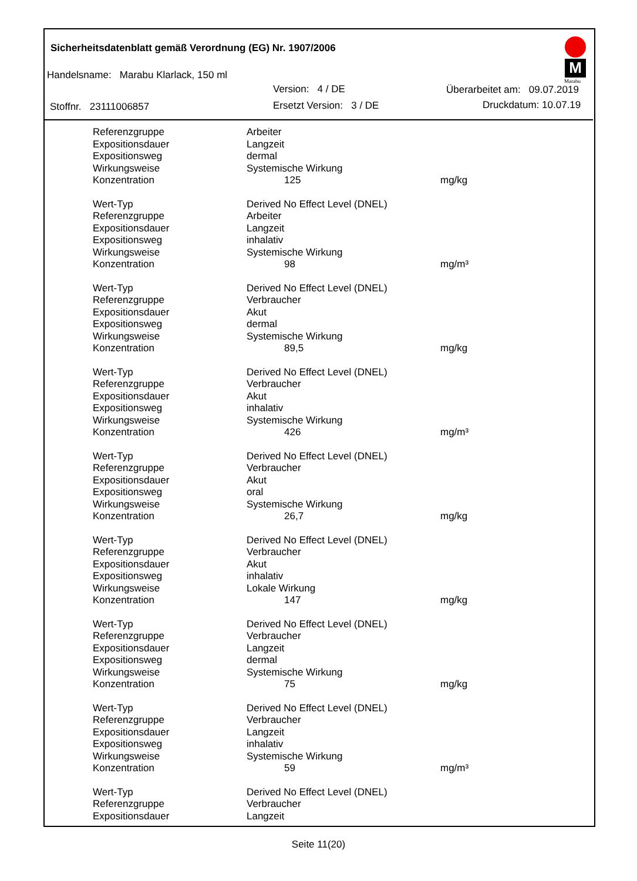Sicherheitsdatenblatt gemäß Verordnung (EG) Nr. 1907/2006
Handelsname: Marabu Klarlack, 150 ml
Version: 4 / DE Überarbeitet am: 09.07.2019
Stoffnr. 23111006857 Ersetzt Version: 3 / DE Druckdatum: 10.07.19
M
Marabu
| Referenzgruppe | Arbeiter | |
| Expositionsdauer | Langzeit | |
| Expositionsweg | dermal | |
| Wirkungsweise | Systemische Wirkung | |
| Konzentration | 125 | mg/kg |
| Wert-Typ | Derived No Effect Level (DNEL) | |
| Referenzgruppe | Arbeiter | |
| Expositionsdauer | Langzeit | |
| Expositionsweg | inhalativ | |
| Wirkungsweise | Systemische Wirkung | |
| Konzentration | 98 | mg/m³ |
| Wert-Typ | Derived No Effect Level (DNEL) | |
| Referenzgruppe | Verbraucher | |
| Expositionsdauer | Akut | |
| Expositionsweg | dermal | |
| Wirkungsweise | Systemische Wirkung | |
| Konzentration | 89,5 | mg/kg |
| Wert-Typ | Derived No Effect Level (DNEL) | |
| Referenzgruppe | Verbraucher | |
| Expositionsdauer | Akut | |
| Expositionsweg | inhalativ | |
| Wirkungsweise | Systemische Wirkung | |
| Konzentration | 426 | mg/m³ |
| Wert-Typ | Derived No Effect Level (DNEL) | |
| Referenzgruppe | Verbraucher | |
| Expositionsdauer | Akut | |
| Expositionsweg | oral | |
| Wirkungsweise | Systemische Wirkung | |
| Konzentration | 26,7 | mg/kg |
| Wert-Typ | Derived No Effect Level (DNEL) | |
| Referenzgruppe | Verbraucher | |
| Expositionsdauer | Akut | |
| Expositionsweg | inhalativ | |
| Wirkungsweise | Lokale Wirkung | |
| Konzentration | 147 | mg/kg |
| Wert-Typ | Derived No Effect Level (DNEL) | |
| Referenzgruppe | Verbraucher | |
| Expositionsdauer | Langzeit | |
| Expositionsweg | dermal | |
| Wirkungsweise | Systemische Wirkung | |
| Konzentration | 75 | mg/kg |
| Wert-Typ | Derived No Effect Level (DNEL) | |
| Referenzgruppe | Verbraucher | |
| Expositionsdauer | Langzeit | |
| Expositionsweg | inhalativ | |
| Wirkungsweise | Systemische Wirkung | |
| Konzentration | 59 | mg/m³ |
| Wert-Typ | Derived No Effect Level (DNEL) | |
| Referenzgruppe | Verbraucher | |
| Expositionsdauer | Langzeit | |
Seite 11(20)